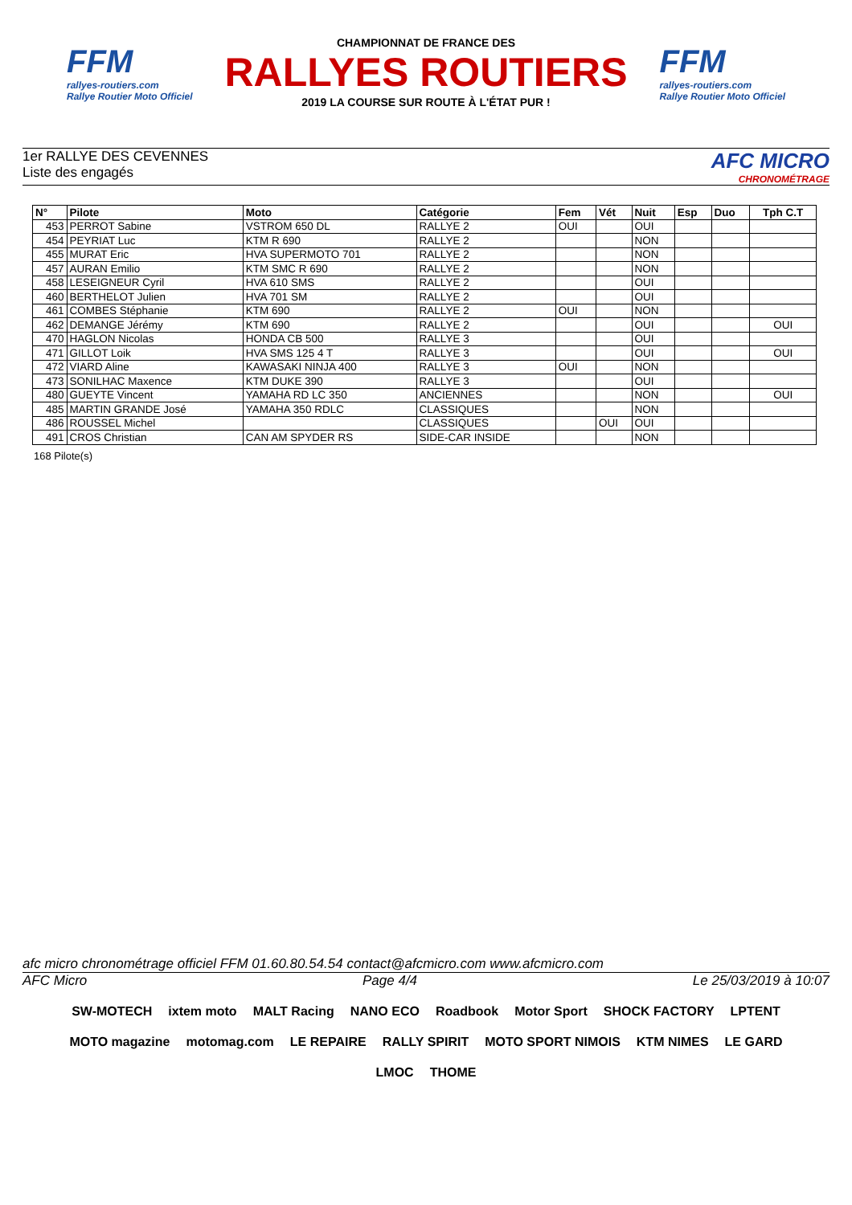FFM
rallyes-routiers.com
Rallye Routier Moto Officiel
CHAMPIONNAT DE FRANCE DES
RALLYES ROUTIERS
2019 LA COURSE SUR ROUTE À L'ÉTAT PUR !
FFM
rallyes-routiers.com
Rallye Routier Moto Officiel
1er RALLYE DES CEVENNES
Liste des engagés
AFC MICRO
CHRONOMÉTRAGE
| N° | Pilote | Moto | Catégorie | Fem | Vét | Nuit | Esp | Duo | Tph C.T |
| --- | --- | --- | --- | --- | --- | --- | --- | --- | --- |
| 453 | PERROT Sabine | VSTROM 650 DL | RALLYE 2 | OUI | | OUI | | | |
| 454 | PEYRIAT Luc | KTM R 690 | RALLYE 2 | | | NON | | | |
| 455 | MURAT Eric | HVA SUPERMOTO 701 | RALLYE 2 | | | NON | | | |
| 457 | AURAN Emilio | KTM SMC R 690 | RALLYE 2 | | | NON | | | |
| 458 | LESEIGNEUR Cyril | HVA 610 SMS | RALLYE 2 | | | OUI | | | |
| 460 | BERTHELOT Julien | HVA 701 SM | RALLYE 2 | | | OUI | | | |
| 461 | COMBES Stéphanie | KTM 690 | RALLYE 2 | OUI | | NON | | | |
| 462 | DEMANGE Jérémy | KTM 690 | RALLYE 2 | | | OUI | | | OUI |
| 470 | HAGLON Nicolas | HONDA CB 500 | RALLYE 3 | | | OUI | | | |
| 471 | GILLOT Loik | HVA SMS 125 4 T | RALLYE 3 | | | OUI | | | OUI |
| 472 | VIARD Aline | KAWASAKI NINJA 400 | RALLYE 3 | OUI | | NON | | | |
| 473 | SONILHAC Maxence | KTM DUKE 390 | RALLYE 3 | | | OUI | | | |
| 480 | GUEYTE Vincent | YAMAHA RD LC 350 | ANCIENNES | | | NON | | | OUI |
| 485 | MARTIN GRANDE José | YAMAHA 350 RDLC | CLASSIQUES | | | NON | | | |
| 486 | ROUSSEL Michel | | CLASSIQUES | | OUI | OUI | | | |
| 491 | CROS Christian | CAN AM SPYDER RS | SIDE-CAR INSIDE | | | NON | | | |
168 Pilote(s)
afc micro chronométrage officiel FFM 01.60.80.54.54 contact@afcmicro.com www.afcmicro.com
AFC Micro Page 4/4 Le 25/03/2019 à 10:07
SW-MOTECH ixtem moto MALT Racing NANO ECO Roadbook Motor Sport SHOCK FACTORY LPTENT MOTO magazine motomag.com LE REPAIRE RALLY SPIRIT MOTO SPORT NIMOIS KTM NIMES LE GARD LMOC THOME